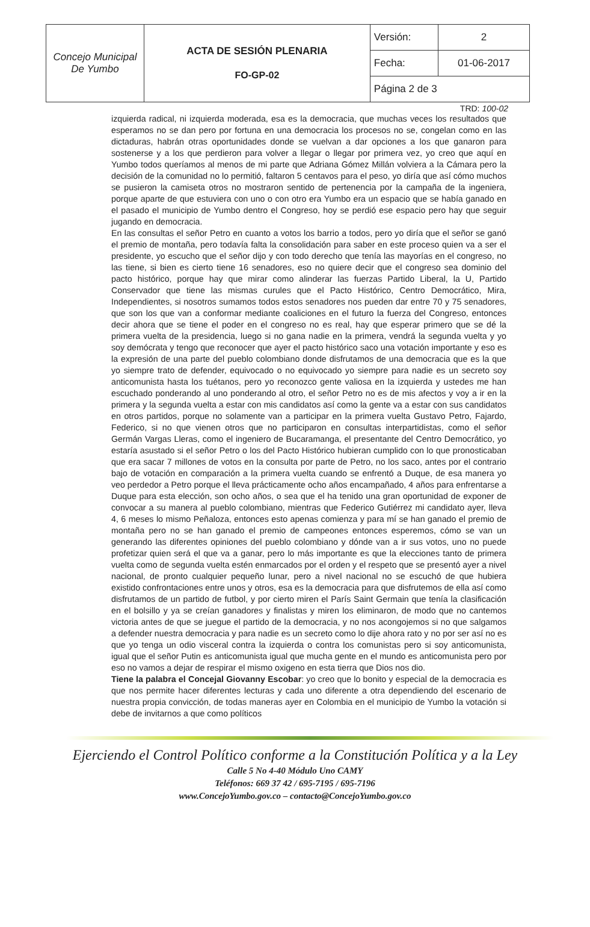| Concejo Municipal De Yumbo | ACTA DE SESIÓN PLENARIA FO-GP-02 | Versión: | 2 |
| | | Fecha: | 01-06-2017 |
| | | Página 2 de 3 | |
TRD: 100-02
izquierda radical, ni izquierda moderada, esa es la democracia, que muchas veces los resultados que esperamos no se dan pero por fortuna en una democracia los procesos no se, congelan como en las dictaduras, habrán otras oportunidades donde se vuelvan a dar opciones a los que ganaron para sostenerse y a los que perdieron para volver a llegar o llegar por primera vez, yo creo que aquí en Yumbo todos queríamos al menos de mi parte que Adriana Gómez Millán volviera a la Cámara pero la decisión de la comunidad no lo permitió, faltaron 5 centavos para el peso, yo diría que así cómo muchos se pusieron la camiseta otros no mostraron sentido de pertenencia por la campaña de la ingeniera, porque aparte de que estuviera con uno o con otro era Yumbo era un espacio que se había ganado en el pasado el municipio de Yumbo dentro el Congreso, hoy se perdió ese espacio pero hay que seguir jugando en democracia.
En las consultas el señor Petro en cuanto a votos los barrio a todos, pero yo diría que el señor se ganó el premio de montaña, pero todavía falta la consolidación para saber en este proceso quien va a ser el presidente, yo escucho que el señor dijo y con todo derecho que tenía las mayorías en el congreso, no las tiene, si bien es cierto tiene 16 senadores, eso no quiere decir que el congreso sea dominio del pacto histórico, porque hay que mirar como alinderar las fuerzas Partido Liberal, la U, Partido Conservador que tiene las mismas curules que el Pacto Histórico, Centro Democrático, Mira, Independientes, si nosotros sumamos todos estos senadores nos pueden dar entre 70 y 75 senadores, que son los que van a conformar mediante coaliciones en el futuro la fuerza del Congreso, entonces decir ahora que se tiene el poder en el congreso no es real, hay que esperar primero que se dé la primera vuelta de la presidencia, luego si no gana nadie en la primera, vendrá la segunda vuelta y yo soy demócrata y tengo que reconocer que ayer el pacto histórico saco una votación importante y eso es la expresión de una parte del pueblo colombiano donde disfrutamos de una democracia que es la que yo siempre trato de defender, equivocado o no equivocado yo siempre para nadie es un secreto soy anticomunista hasta los tuétanos, pero yo reconozco gente valiosa en la izquierda y ustedes me han escuchado ponderando al uno ponderando al otro, el señor Petro no es de mis afectos y voy a ir en la primera y la segunda vuelta a estar con mis candidatos así como la gente va a estar con sus candidatos en otros partidos, porque no solamente van a participar en la primera vuelta Gustavo Petro, Fajardo, Federico, si no que vienen otros que no participaron en consultas interpartidistas, como el señor Germán Vargas Lleras, como el ingeniero de Bucaramanga, el presentante del Centro Democrático, yo estaría asustado si el señor Petro o los del Pacto Histórico hubieran cumplido con lo que pronosticaban que era sacar 7 millones de votos en la consulta por parte de Petro, no los saco, antes por el contrario bajo de votación en comparación a la primera vuelta cuando se enfrentó a Duque, de esa manera yo veo perdedor a Petro porque el lleva prácticamente ocho años encampañado, 4 años para enfrentarse a Duque para esta elección, son ocho años, o sea que el ha tenido una gran oportunidad de exponer de convocar a su manera al pueblo colombiano, mientras que Federico Gutiérrez mi candidato ayer, lleva 4, 6 meses lo mismo Peñaloza, entonces esto apenas comienza y para mí se han ganado el premio de montaña pero no se han ganado el premio de campeones entonces esperemos, cómo se van un generando las diferentes opiniones del pueblo colombiano y dónde van a ir sus votos, uno no puede profetizar quien será el que va a ganar, pero lo más importante es que la elecciones tanto de primera vuelta como de segunda vuelta estén enmarcados por el orden y el respeto que se presentó ayer a nivel nacional, de pronto cualquier pequeño lunar, pero a nivel nacional no se escuchó de que hubiera existido confrontaciones entre unos y otros, esa es la democracia para que disfrutemos de ella así como disfrutamos de un partido de futbol, y por cierto miren el París Saint Germain que tenía la clasificación en el bolsillo y ya se creían ganadores y finalistas y miren los eliminaron, de modo que no cantemos victoria antes de que se juegue el partido de la democracia, y no nos acongojemos si no que salgamos a defender nuestra democracia y para nadie es un secreto como lo dije ahora rato y no por ser así no es que yo tenga un odio visceral contra la izquierda o contra los comunistas pero si soy anticomunista, igual que el señor Putin es anticomunista igual que mucha gente en el mundo es anticomunista pero por eso no vamos a dejar de respirar el mismo oxigeno en esta tierra que Dios nos dio.
Tiene la palabra el Concejal Giovanny Escobar: yo creo que lo bonito y especial de la democracia es que nos permite hacer diferentes lecturas y cada uno diferente a otra dependiendo del escenario de nuestra propia convicción, de todas maneras ayer en Colombia en el municipio de Yumbo la votación si debe de invitarnos a que como políticos
Ejerciendo el Control Político conforme a la Constitución Política y a la Ley
Calle 5 No 4-40 Módulo Uno CAMY
Teléfonos: 669 37 42 / 695-7195 / 695-7196
www.ConcejoYumbo.gov.co – contacto@ConcejoYumbo.gov.co